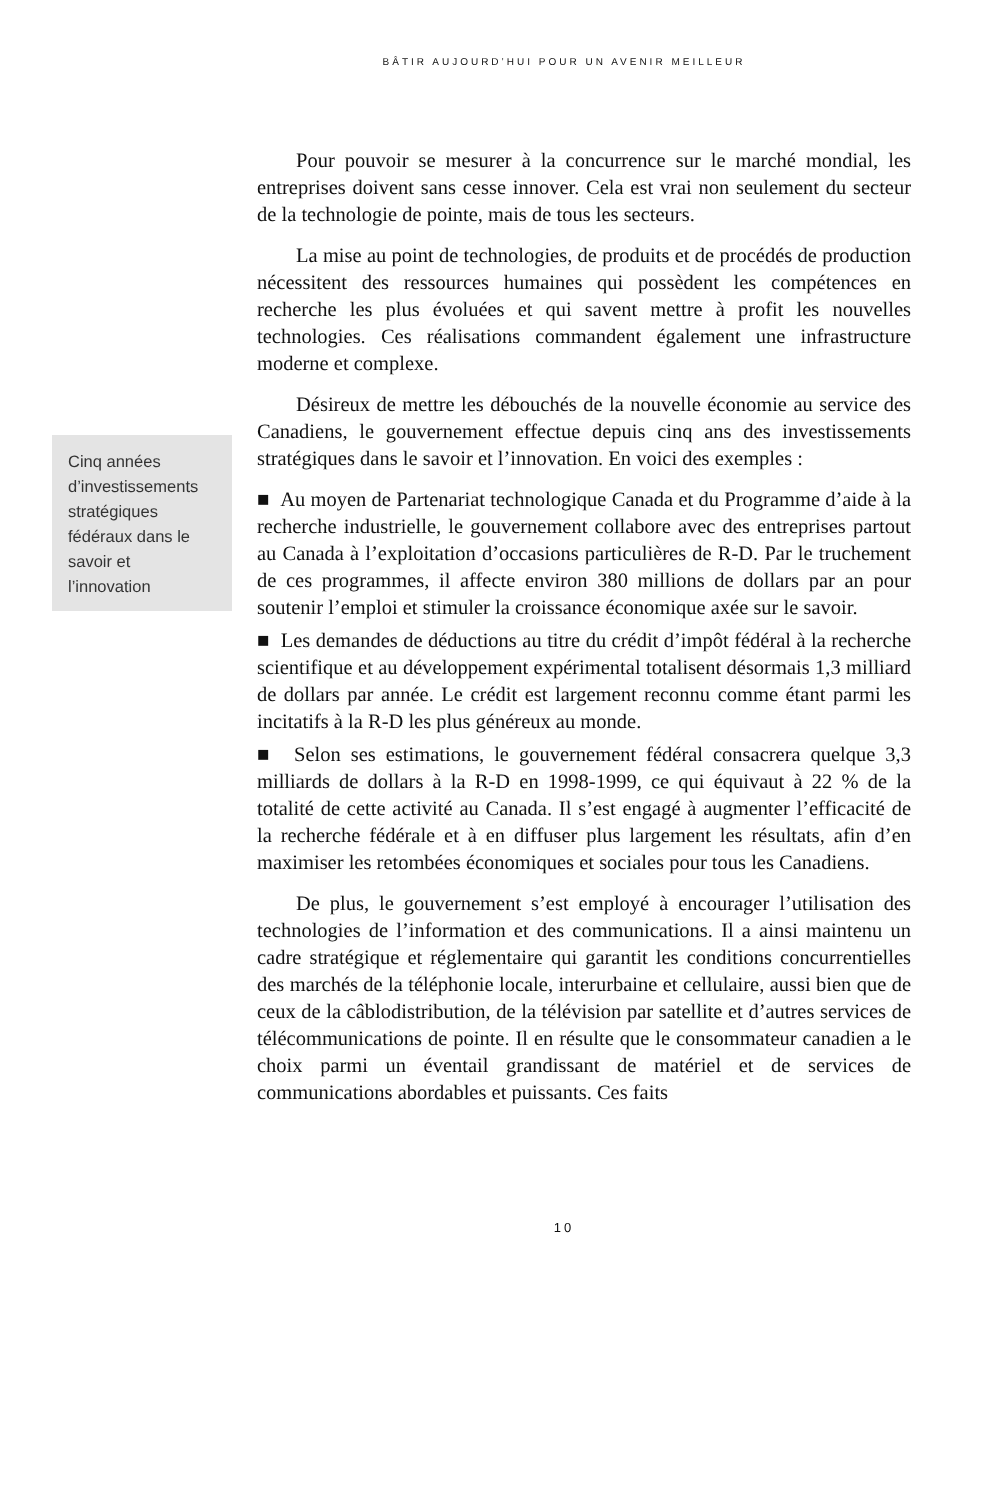BÂTIR AUJOURD’HUI POUR UN AVENIR MEILLEUR
Cinq années d’investissements stratégiques fédéraux dans le savoir et l’innovation
Pour pouvoir se mesurer à la concurrence sur le marché mondial, les entreprises doivent sans cesse innover. Cela est vrai non seulement du secteur de la technologie de pointe, mais de tous les secteurs.
La mise au point de technologies, de produits et de procédés de production nécessitent des ressources humaines qui possèdent les compétences en recherche les plus évoluées et qui savent mettre à profit les nouvelles technologies. Ces réalisations commandent également une infrastructure moderne et complexe.
Désireux de mettre les débouchés de la nouvelle économie au service des Canadiens, le gouvernement effectue depuis cinq ans des investissements stratégiques dans le savoir et l’innovation. En voici des exemples :
■ Au moyen de Partenariat technologique Canada et du Programme d’aide à la recherche industrielle, le gouvernement collabore avec des entreprises partout au Canada à l’exploitation d’occasions particulières de R-D. Par le truchement de ces programmes, il affecte environ 380 millions de dollars par an pour soutenir l’emploi et stimuler la croissance économique axée sur le savoir.
■ Les demandes de déductions au titre du crédit d’impôt fédéral à la recherche scientifique et au développement expérimental totalisent désormais 1,3 milliard de dollars par année. Le crédit est largement reconnu comme étant parmi les incitatifs à la R-D les plus généreux au monde.
■ Selon ses estimations, le gouvernement fédéral consacrera quelque 3,3 milliards de dollars à la R-D en 1998-1999, ce qui équivaut à 22 % de la totalité de cette activité au Canada. Il s’est engagé à augmenter l’efficacité de la recherche fédérale et à en diffuser plus largement les résultats, afin d’en maximiser les retombées économiques et sociales pour tous les Canadiens.
De plus, le gouvernement s’est employé à encourager l’utilisation des technologies de l’information et des communications. Il a ainsi maintenu un cadre stratégique et réglementaire qui garantit les conditions concurrentielles des marchés de la téléphonie locale, interurbaine et cellulaire, aussi bien que de ceux de la câblodistribution, de la télévision par satellite et d’autres services de télécommunications de pointe. Il en résulte que le consommateur canadien a le choix parmi un éventail grandissant de matériel et de services de communications abordables et puissants. Ces faits
10